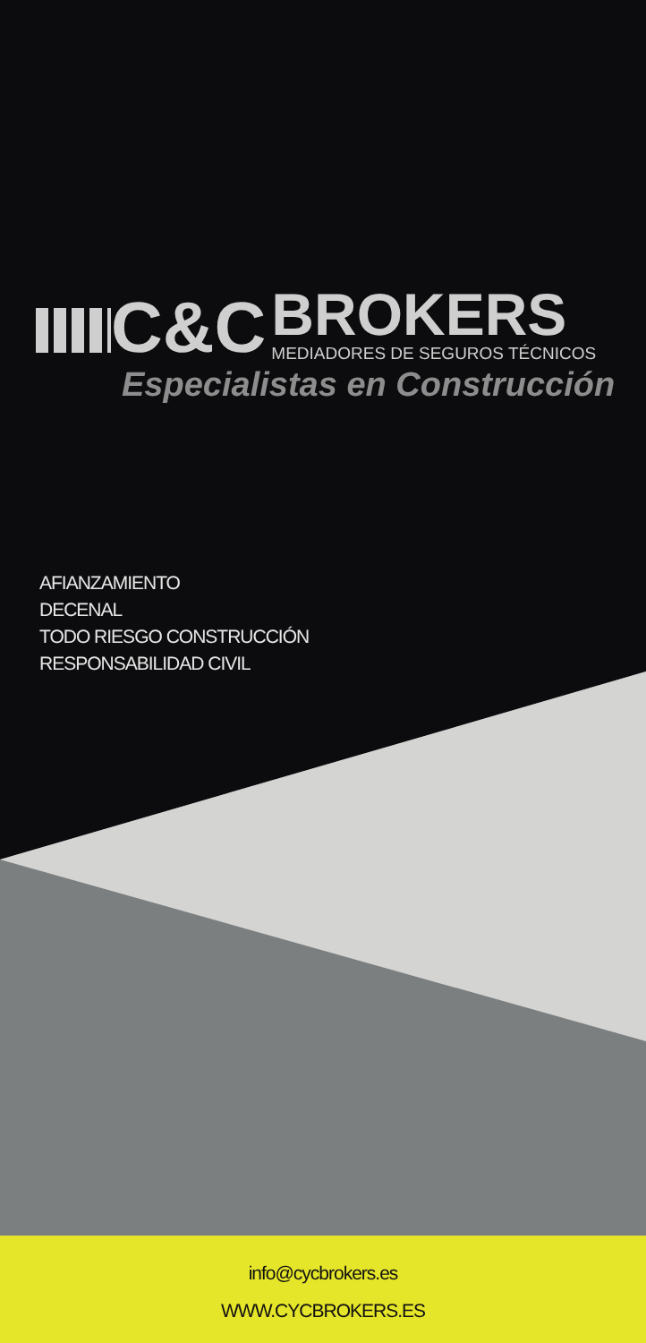C&C
BROKERS
MEDIADORES DE SEGUROS TÉCNICOS
Especialistas en Construcción
AFIANZAMIENTO
DECENAL
TODO RIESGO CONSTRUCCIÓN
RESPONSABILIDAD CIVIL
info@cycbrokers.es
WWW.CYCBROKERS.ES